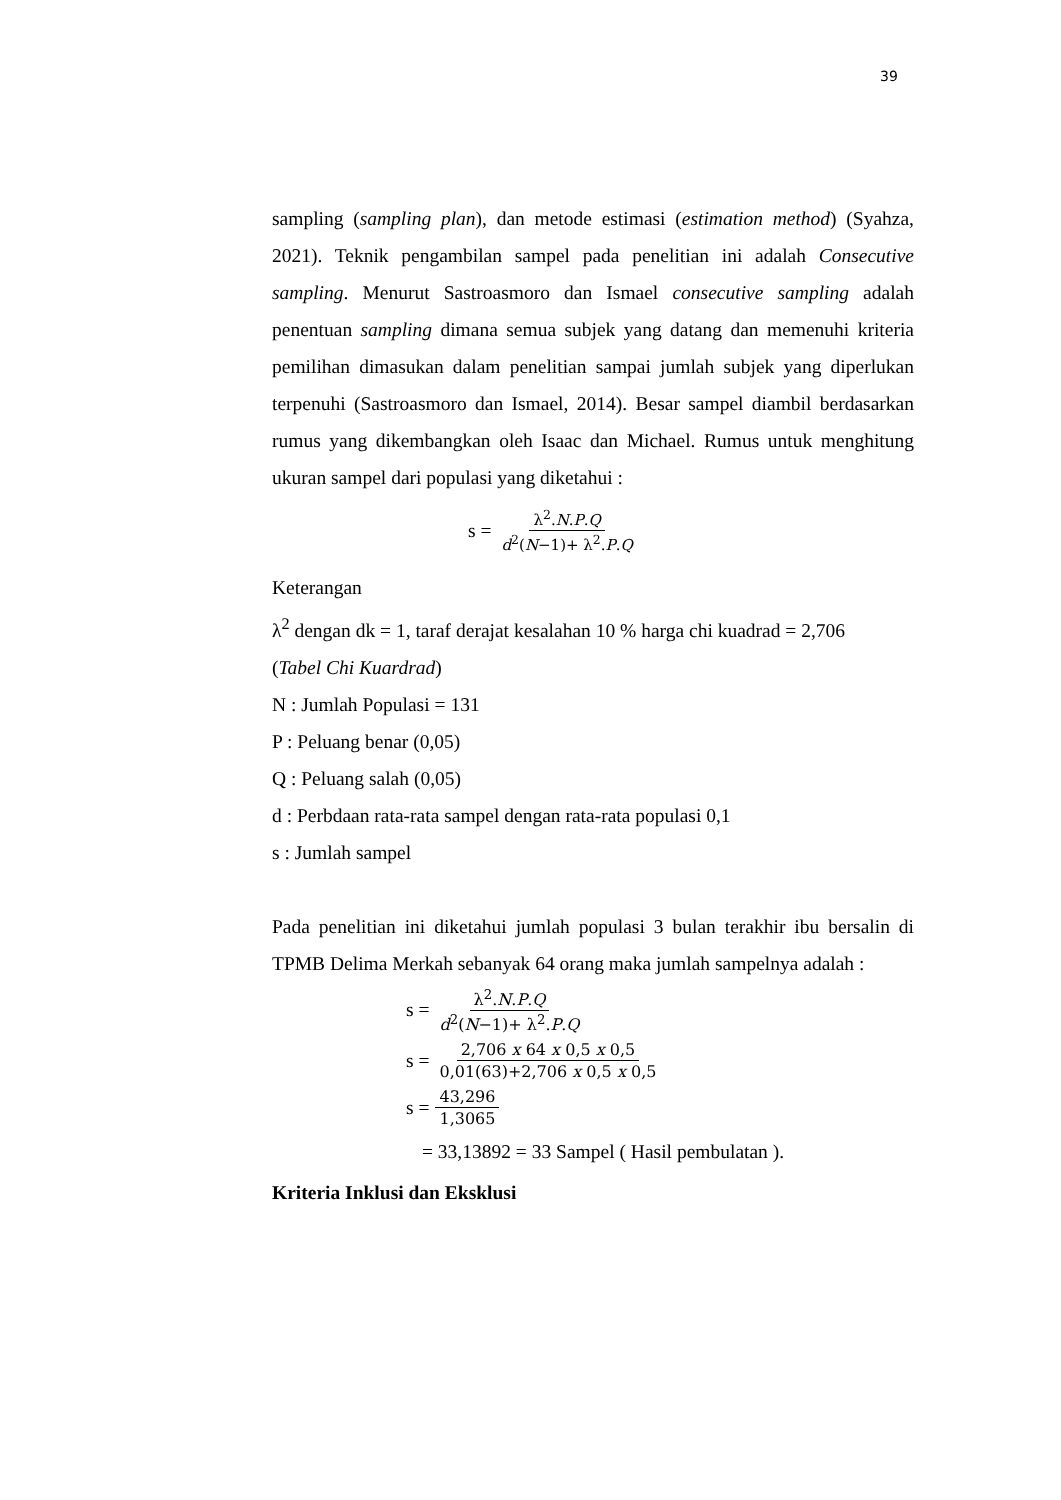39
sampling (sampling plan), dan metode estimasi (estimation method) (Syahza, 2021). Teknik pengambilan sampel pada penelitian ini adalah Consecutive sampling. Menurut Sastroasmoro dan Ismael consecutive sampling adalah penentuan sampling dimana semua subjek yang datang dan memenuhi kriteria pemilihan dimasukan dalam penelitian sampai jumlah subjek yang diperlukan terpenuhi (Sastroasmoro dan Ismael, 2014). Besar sampel diambil berdasarkan rumus yang dikembangkan oleh Isaac dan Michael. Rumus untuk menghitung ukuran sampel dari populasi yang diketahui :
s = λ<sup>2</sup>.N.P.Q d<sup>2</sup>(N−1)+ λ<sup>2</sup>.P.Q
Keterangan
λ<sup>2</sup> dengan dk = 1, taraf derajat kesalahan 10 % harga chi kuadrad = 2,706
(Tabel Chi Kuardrad)
N : Jumlah Populasi = 131
P : Peluang benar (0,05)
Q : Peluang salah (0,05)
d : Perbdaan rata-rata sampel dengan rata-rata populasi 0,1
s : Jumlah sampel
Pada penelitian ini diketahui jumlah populasi 3 bulan terakhir ibu bersalin di TPMB Delima Merkah sebanyak 64 orang maka jumlah sampelnya adalah :
s = λ<sup>2</sup>.N.P.Q d<sup>2</sup>(N−1)+ λ<sup>2</sup>.P.Q
s = 2,706 x 64 x 0,5 x 0,5 0,01(63)+2,706 x 0,5 x 0,5
s = 43,296 1,3065
= 33,13892 = 33 Sampel ( Hasil pembulatan ).
Kriteria Inklusi dan Eksklusi